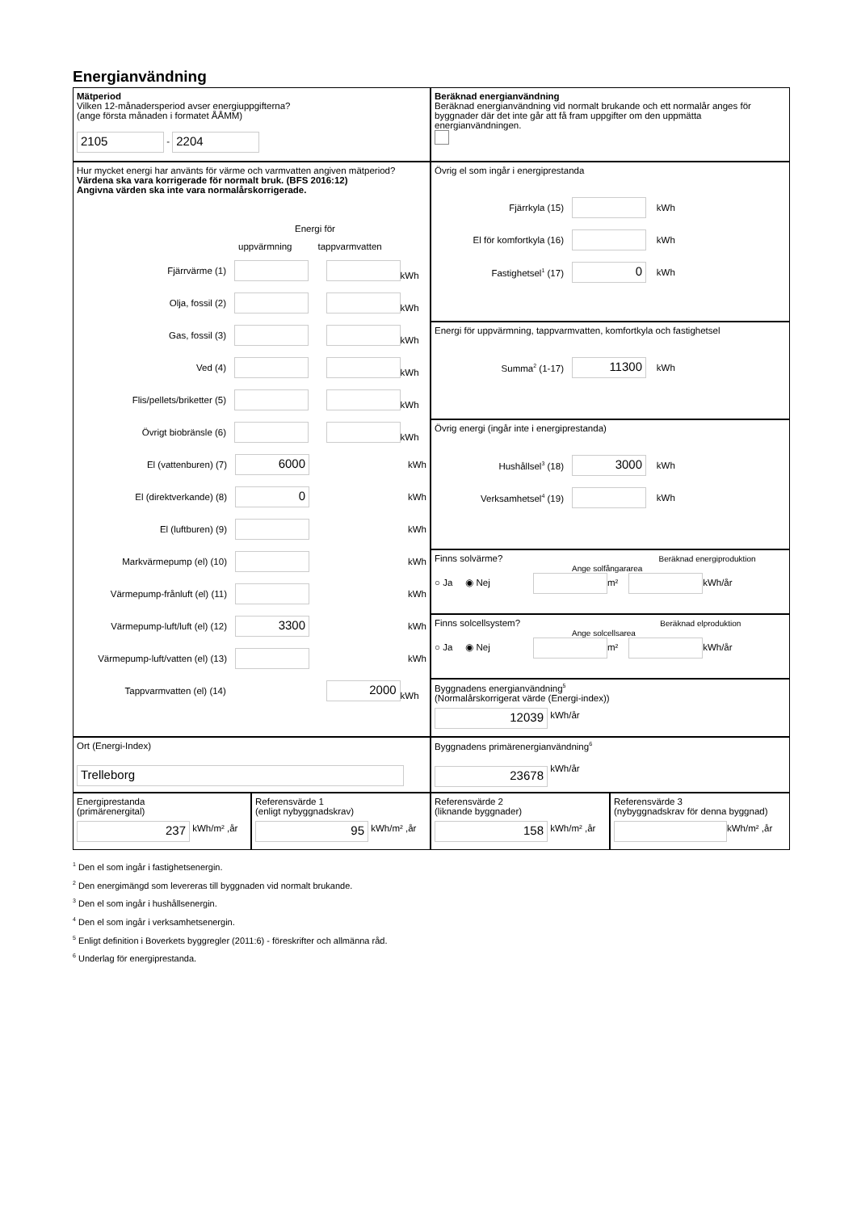Energianvändning
Mätperiod
Vilken 12-månadersperiod avser energiuppgifterna?
(ange första månaden i formatet ÅÅMM)
2105 - 2204
Beräknad energianvändning
Beräknad energianvändning vid normalt brukande och ett normalår anges för byggnader där det inte går att få fram uppgifter om den uppmätta energianvändningen.
Hur mycket energi har använts för värme och varmvatten angiven mätperiod?
Värdena ska vara korrigerade för normalt bruk. (BFS 2016:12)
Angivna värden ska inte vara normalårskorrigerade.
Energi för
uppvärmning tappvarmvatten
Fjärrvärme (1) kWh
Olja, fossil (2) kWh
Gas, fossil (3) kWh
Ved (4) kWh
Flis/pellets/briketter (5) kWh
Övrigt biobränsle (6) kWh
El (vattenburen) (7) 6000 kWh
El (direktverkande) (8) 0 kWh
El (luftburen) (9) kWh
Markvärmepump (el) (10) kWh
Värmepump-frånluft (el) (11) kWh
Värmepump-luft/luft (el) (12) 3300 kWh
Värmepump-luft/vatten (el) (13) kWh
Tappvarmvatten (el) (14) 2000 kWh
Övrig el som ingår i energiprestanda
Fjärrkyla (15) kWh
El för komfortkyla (16) kWh
Fastighetsel<sup>1</sup> (17) 0 kWh
Energi för uppvärmning, tappvarmvatten, komfortkyla och fastighetsel
Summa<sup>2</sup> (1-17) 11300 kWh
Övrig energi (ingår inte i energiprestanda)
Hushållsel<sup>3</sup> (18) 3000 kWh
Verksamhetsel<sup>4</sup> (19) kWh
Finns solvärme? Beräknad energiproduktion
Ange solfångararea
○ Ja ◉ Nej m² kWh/år
Finns solcellsystem? Beräknad elproduktion
Ange solcellsarea
○ Ja ◉ Nej m² kWh/år
Byggnadens energianvändning<sup>5</sup>
(Normalårskorrigerat värde (Energi-index))
12039 kWh/år
Ort (Energi-Index)
Trelleborg
Byggnadens primärenergianvändning<sup>6</sup>
23678 kWh/år
Energiprestanda
(primärenergital)
237 kWh/m² ,år
Referensvärde 1
(enligt nybyggnadskrav)
95 kWh/m² ,år
Referensvärde 2
(liknande byggnader)
158 kWh/m² ,år
Referensvärde 3
(nybyggnadskrav för denna byggnad)
kWh/m² ,år
<sup>1</sup> Den el som ingår i fastighetsenergin.
<sup>2</sup> Den energimängd som levereras till byggnaden vid normalt brukande.
<sup>3</sup> Den el som ingår i hushållsenergin.
<sup>4</sup> Den el som ingår i verksamhetsenergin.
<sup>5</sup> Enligt definition i Boverkets byggregler (2011:6) - föreskrifter och allmänna råd.
<sup>6</sup> Underlag för energiprestanda.